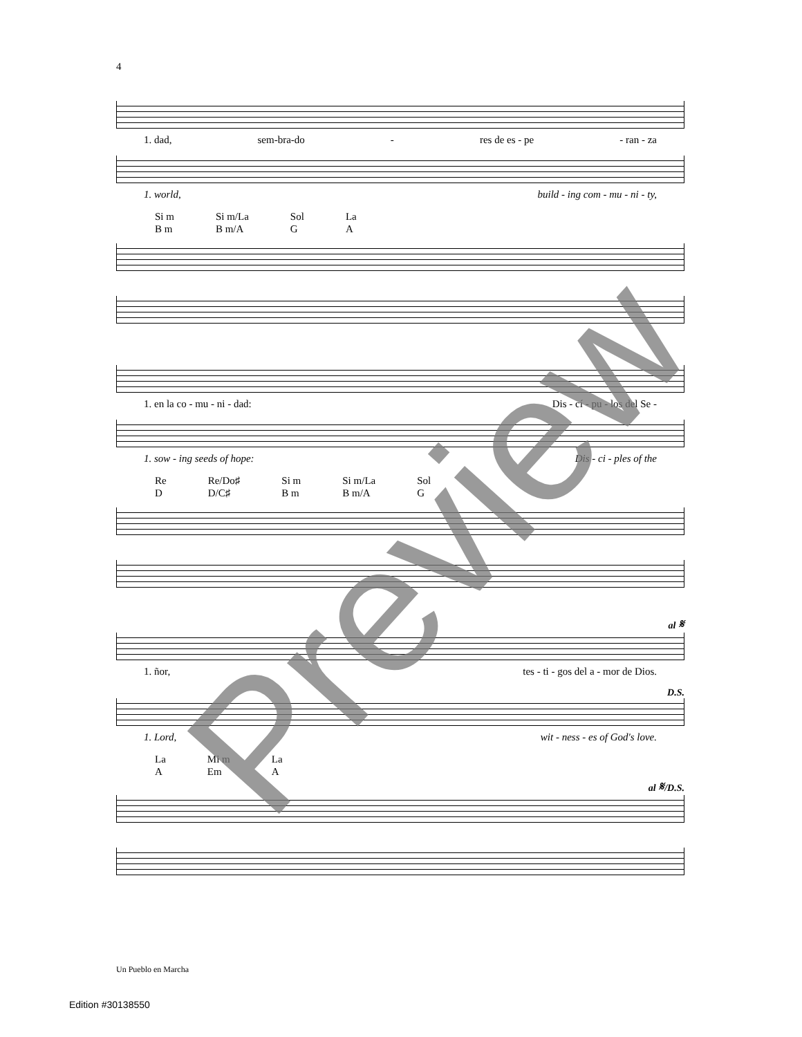4
1. dad, sem-bra-do - res de es - pe - ran - za
1. world, build - ing com - mu - ni - ty,
Si m
B m Si m/La
B m/A Sol
G La
A
1. en la co - mu - ni - dad: Dis - cí - pu - los del Se -
1. sow - ing seeds of hope: Dis - ci - ples of the
Re
D Re/Do♯
D/C♯ Si m
B m Si m/La
B m/A Sol
G
al 𝄋
1. ñor, tes - ti - gos del a - mor de Dios.
D.S.
1. Lord, wit - ness - es of God's love.
La
A Mi m
Em La
A
al 𝄋/D.S.
Un Pueblo en Marcha
Edition #30138550
Preview